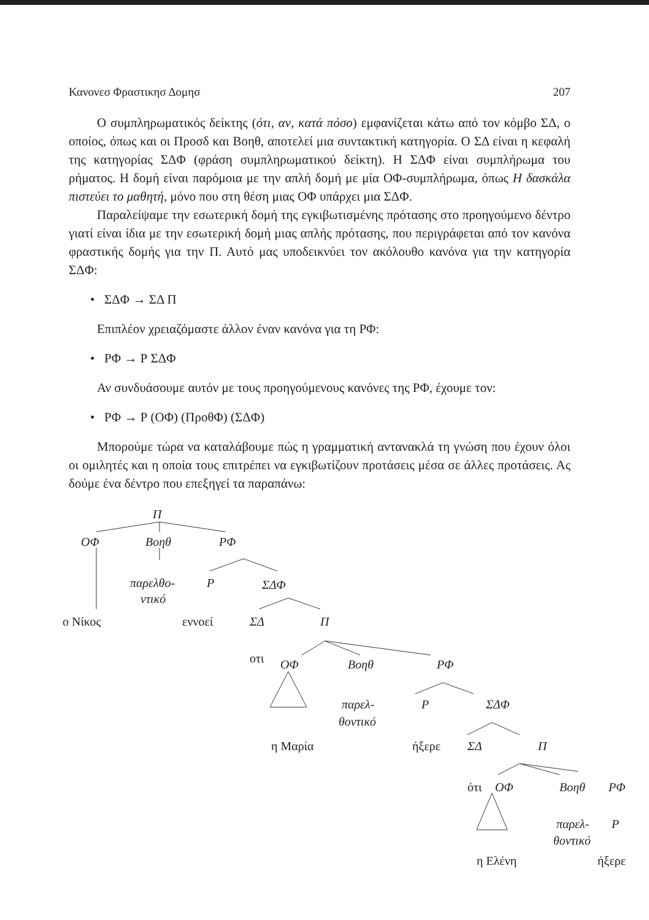Κανονεσ Φραστικησ Δομησ 207
Ο συμπληρωματικός δείκτης (ότι, αν, κατά πόσο) εμφανίζεται κάτω από τον κόμβο ΣΔ, ο οποίος, όπως και οι Προσδ και Βοηθ, αποτελεί μια συντακτική κατηγορία. Ο ΣΔ είναι η κεφαλή της κατηγορίας ΣΔΦ (φράση συμπληρωματικού δείκτη). Η ΣΔΦ είναι συμπλήρωμα του ρήματος. Η δομή είναι παρόμοια με την απλή δομή με μία ΟΦ-συμπλήρωμα, όπως Η δασκάλα πιστεύει το μαθητή, μόνο που στη θέση μιας ΟΦ υπάρχει μια ΣΔΦ.
Παραλείψαμε την εσωτερική δομή της εγκιβωτισμένης πρότασης στο προηγούμενο δέντρο γιατί είναι ίδια με την εσωτερική δομή μιας απλής πρότασης, που περιγράφεται από τον κανόνα φραστικής δομής για την Π. Αυτό μας υποδεικνύει τον ακόλουθο κανόνα για την κατηγορία ΣΔΦ:
• ΣΔΦ → ΣΔ Π
Επιπλέον χρειαζόμαστε άλλον έναν κανόνα για τη ΡΦ:
• ΡΦ → Ρ ΣΔΦ
Αν συνδυάσουμε αυτόν με τους προηγούμενους κανόνες της ΡΦ, έχουμε τον:
• ΡΦ → Ρ (ΟΦ) (ΠροθΦ) (ΣΔΦ)
Μπορούμε τώρα να καταλάβουμε πώς η γραμματική αντανακλά τη γνώση που έχουν όλοι οι ομιλητές και η οποία τους επιτρέπει να εγκιβωτίζουν προτάσεις μέσα σε άλλες προτάσεις. Ας δούμε ένα δέντρο που επεξηγεί τα παραπάνω:
Π
ΟΦ Βοηθ ΡΦ
παρελθο- Ρ ΣΔΦ
ντικό
ο Νίκος εννοεί ΣΔ Π
οτι ΟΦ Βοηθ ΡΦ
παρελ- Ρ ΣΔΦ
θοντικό
η Μαρία ήξερε ΣΔ Π
ότι ΟΦ Βοηθ ΡΦ
παρελ- Ρ
θοντικό
η Ελένη ήξερε